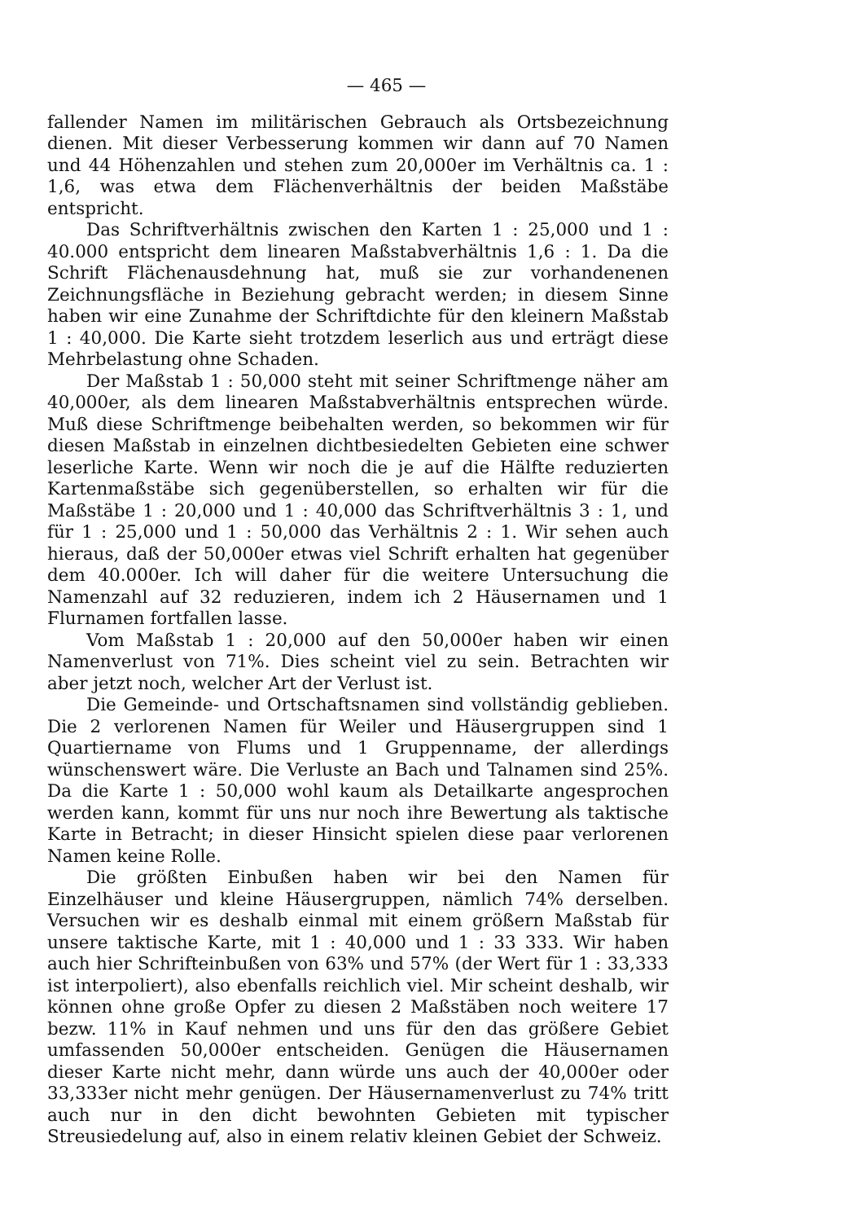— 465 —
fallender Namen im militärischen Gebrauch als Ortsbezeichnung dienen. Mit dieser Verbesserung kommen wir dann auf 70 Namen und 44 Höhenzahlen und stehen zum 20,000er im Verhältnis ca. 1 : 1,6, was etwa dem Flächenverhältnis der beiden Maßstäbe entspricht.
Das Schriftverhältnis zwischen den Karten 1 : 25,000 und 1 : 40.000 entspricht dem linearen Maßstabverhältnis 1,6 : 1. Da die Schrift Flächenausdehnung hat, muß sie zur vorhandenenen Zeichnungsfläche in Beziehung gebracht werden; in diesem Sinne haben wir eine Zunahme der Schriftdichte für den kleinern Maßstab 1 : 40,000. Die Karte sieht trotzdem leserlich aus und erträgt diese Mehrbelastung ohne Schaden.
Der Maßstab 1 : 50,000 steht mit seiner Schriftmenge näher am 40,000er, als dem linearen Maßstabverhältnis entsprechen würde. Muß diese Schriftmenge beibehalten werden, so bekommen wir für diesen Maßstab in einzelnen dichtbesiedelten Gebieten eine schwer leserliche Karte. Wenn wir noch die je auf die Hälfte reduzierten Kartenmaßstäbe sich gegenüberstellen, so erhalten wir für die Maßstäbe 1 : 20,000 und 1 : 40,000 das Schriftverhältnis 3 : 1, und für 1 : 25,000 und 1 : 50,000 das Verhältnis 2 : 1. Wir sehen auch hieraus, daß der 50,000er etwas viel Schrift erhalten hat gegenüber dem 40.000er. Ich will daher für die weitere Untersuchung die Namenzahl auf 32 reduzieren, indem ich 2 Häusernamen und 1 Flurnamen fortfallen lasse.
Vom Maßstab 1 : 20,000 auf den 50,000er haben wir einen Namenverlust von 71%. Dies scheint viel zu sein. Betrachten wir aber jetzt noch, welcher Art der Verlust ist.
Die Gemeinde- und Ortschaftsnamen sind vollständig geblieben. Die 2 verlorenen Namen für Weiler und Häusergruppen sind 1 Quartiername von Flums und 1 Gruppenname, der allerdings wünschenswert wäre. Die Verluste an Bach und Talnamen sind 25%. Da die Karte 1 : 50,000 wohl kaum als Detailkarte angesprochen werden kann, kommt für uns nur noch ihre Bewertung als taktische Karte in Betracht; in dieser Hinsicht spielen diese paar verlorenen Namen keine Rolle.
Die größten Einbußen haben wir bei den Namen für Einzelhäuser und kleine Häusergruppen, nämlich 74% derselben. Versuchen wir es deshalb einmal mit einem größern Maßstab für unsere taktische Karte, mit 1 : 40,000 und 1 : 33 333. Wir haben auch hier Schrifteinbußen von 63% und 57% (der Wert für 1 : 33,333 ist interpoliert), also ebenfalls reichlich viel. Mir scheint deshalb, wir können ohne große Opfer zu diesen 2 Maßstäben noch weitere 17 bezw. 11% in Kauf nehmen und uns für den das größere Gebiet umfassenden 50,000er entscheiden. Genügen die Häusernamen dieser Karte nicht mehr, dann würde uns auch der 40,000er oder 33,333er nicht mehr genügen. Der Häusernamenverlust zu 74% tritt auch nur in den dicht bewohnten Gebieten mit typischer Streusiedelung auf, also in einem relativ kleinen Gebiet der Schweiz.